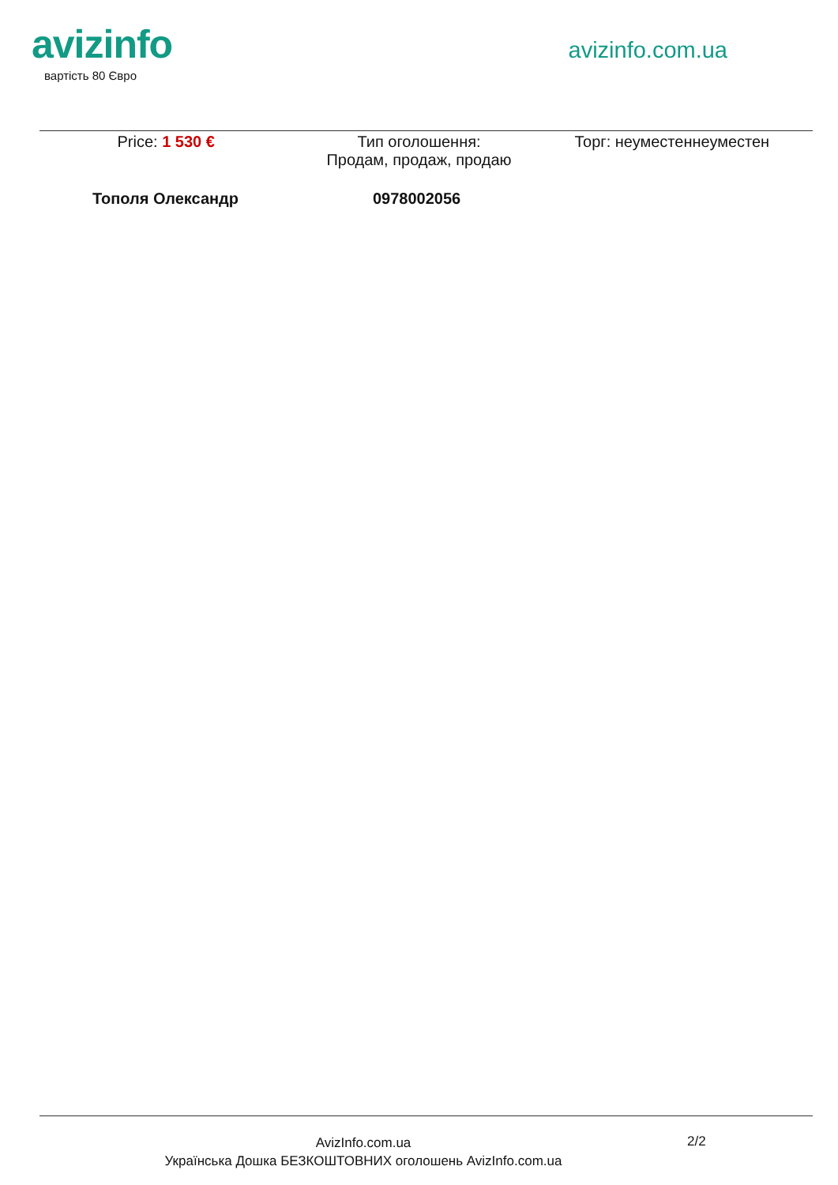avizinfo
вартість 80 Євро
avizinfo.com.ua
Price: 1 530 € Тип оголошення:
Продам, продаж, продаю
Торг: неуместеннеуместен
Тополя Олександр 0978002056
AvizInfo.com.ua
Українська Дошка БЕЗКОШТОВНИХ оголошень AvizInfo.com.ua
2/2